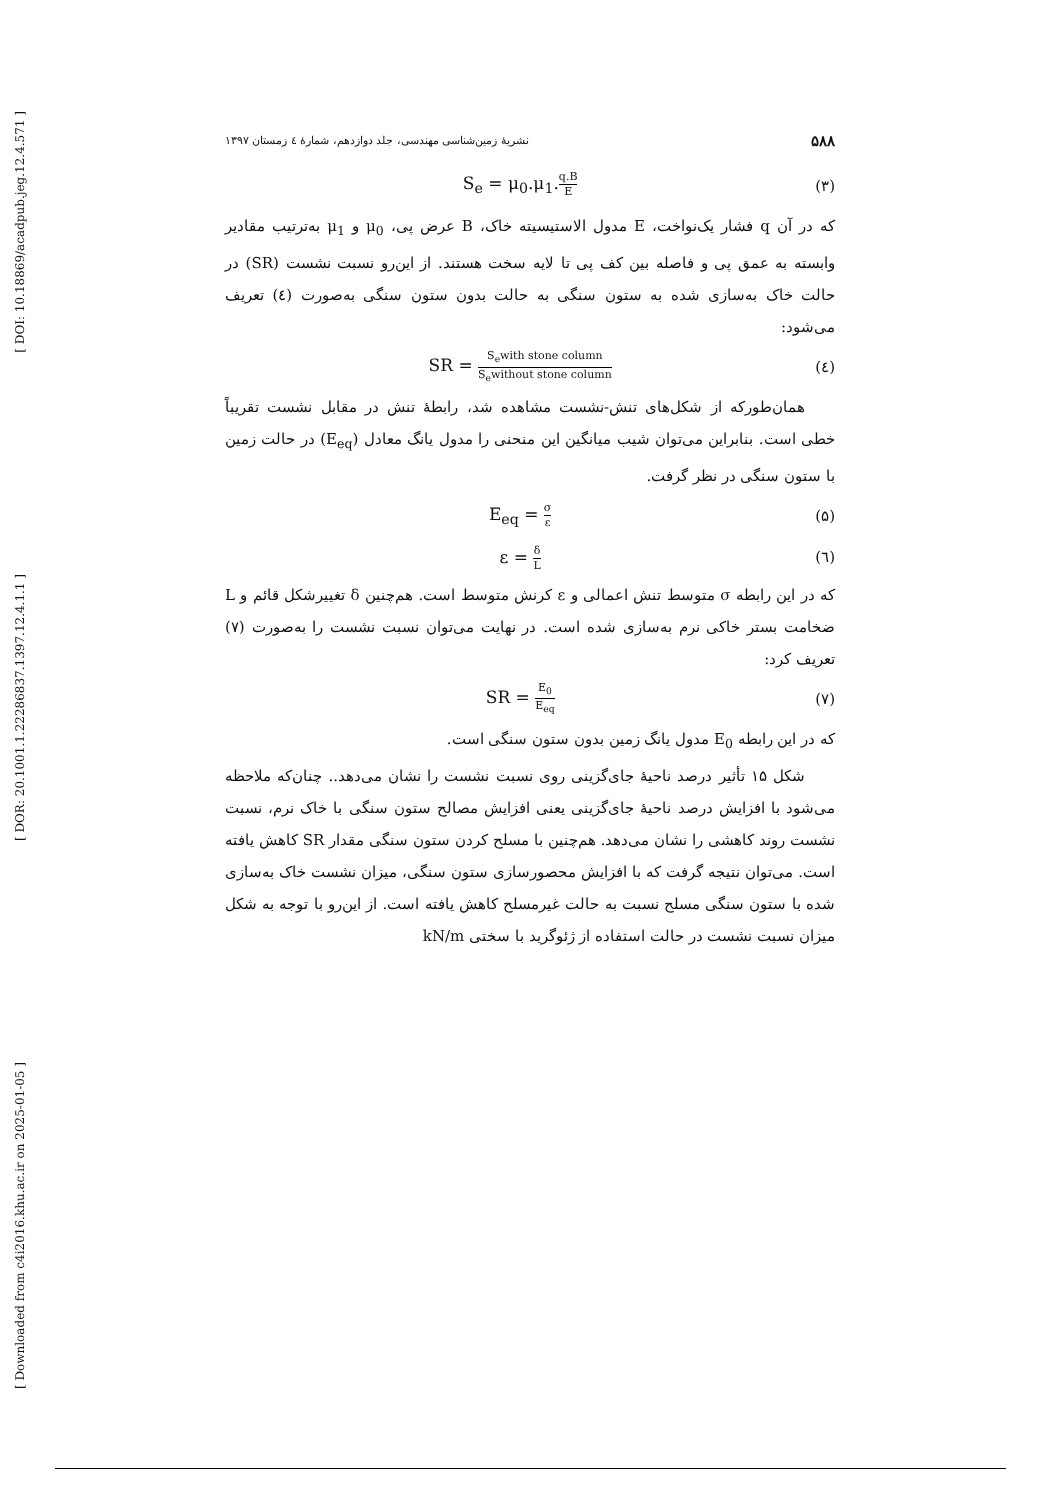[ DOI: 10.18869/acadpub.jeg.12.4.571 ]
[ DOR: 20.1001.1.22286837.1397.12.4.1.1 ]
[ Downloaded from c4i2016.khu.ac.ir on 2025-01-05 ]
۵۸۸ نشریهٔ زمین‌شناسی مهندسی، جلد دوازدهم، شمارهٔ ٤ زمستان ١٣٩٧
(۳) S<sub>e</sub> = μ<sub>0</sub>.μ<sub>1</sub>.q.B E
که در آن q فشار یک‌نواخت، E مدول الاستیسیته خاک، B عرض پی، μ<sub>0</sub> و μ<sub>1</sub> به‌ترتیب مقادیر وابسته به عمق پی و فاصله بین کف پی تا لایه سخت هستند. از این‌رو نسبت نشست (SR) در حالت خاک به‌سازی شده به ستون سنگی به حالت بدون ستون سنگی به‌صورت (٤) تعریف می‌شود:
(٤) SR = S<sub>e</sub>with stone column S<sub>e</sub>without stone column
همان‌طورکه از شکل‌های تنش-نشست مشاهده شد، رابطهٔ تنش در مقابل نشست تقریباً خطی است. بنابراین می‌توان شیب میانگین این منحنی را مدول یانگ معادل (E<sub>eq</sub>) در حالت زمین با ستون سنگی در نظر گرفت.
(۵) E<sub>eq</sub> = σ ε
(٦) ε = δ L
که در این رابطه σ متوسط تنش اعمالی و ε کرنش متوسط است. هم‌چنین δ تغییرشکل قائم و L ضخامت بستر خاکی نرم به‌سازی شده است. در نهایت می‌توان نسبت نشست را به‌صورت (۷) تعریف کرد:
(۷) SR = E<sub>0</sub> E<sub>eq</sub>
که در این رابطه E<sub>0</sub> مدول یانگ زمین بدون ستون سنگی است.
شکل ۱۵ تأثیر درصد ناحیهٔ جای‌گزینی روی نسبت نشست را نشان می‌دهد.. چنان‌که ملاحظه می‌شود با افزایش درصد ناحیهٔ جای‌گزینی یعنی افزایش مصالح ستون سنگی با خاک نرم، نسبت نشست روند کاهشی را نشان می‌دهد. هم‌چنین با مسلح کردن ستون سنگی مقدار SR کاهش یافته است. می‌توان نتیجه گرفت که با افزایش محصورسازی ستون سنگی، میزان نشست خاک به‌سازی شده با ستون سنگی مسلح نسبت به حالت غیرمسلح کاهش یافته است. از این‌رو با توجه به شکل میزان نسبت نشست در حالت استفاده از ژئوگرید با سختی kN/m